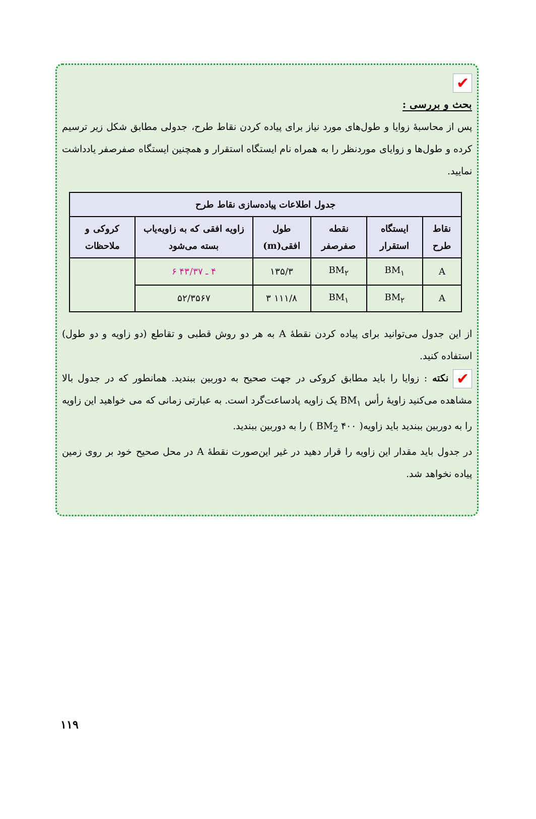✔
بحث و بررسی :
پس از محاسبهٔ زوایا و طول‌های مورد نیاز برای پیاده کردن نقاط طرح، جدولی مطابق شکل زیر ترسیم کرده و طول‌ها و زوایای موردنظر را به همراه نام ایستگاه استقرار و همچنین ایستگاه صفرصفر یادداشت نمایید.
| جدول اطلاعات پیاده‌سازی نقاط طرح | | | | | |
| --- | --- | --- | --- | --- | --- |
| نقاط طرح | ایستگاه استقرار | نقطه صفرصفر | طول افقی(m) | زاویه افقی که به زاویه‌یاب بسته می‌شود | کروکی و ملاحظات |
| A | BM<sub>۱</sub> | BM<sub>۲</sub> | ۱۳۵/۳ | ۴ ـ ۴۳/۳۷ ۶ | |
| A | BM<sub>۲</sub> | BM<sub>۱</sub> | ۱۱۱/۸ ۳ | ۵۲/۳۵۶۷ | |
از این جدول می‌توانید برای پیاده کردن نقطهٔ A به هر دو روش قطبی و تقاطع (دو زاویه و دو طول) استفاده کنید.
✔ نکته : زوایا را باید مطابق کروکی در جهت صحیح به دوربین ببندید. همانطور که در جدول بالا مشاهده می‌کنید زاویهٔ رأس BM<sub>۱</sub> یک زاویه پادساعت‌گرد است. به عبارتی زمانی که می خواهید این زاویه را به دوربین ببندید باید زاویه( BM<sub>2</sub> ۴۰۰ ) را به دوربین ببندید.
در جدول باید مقدار این زاویه را قرار دهید در غیر این‌صورت نقطهٔ A در محل صحیح خود بر روی زمین پیاده نخواهد شد.
۱۱۹